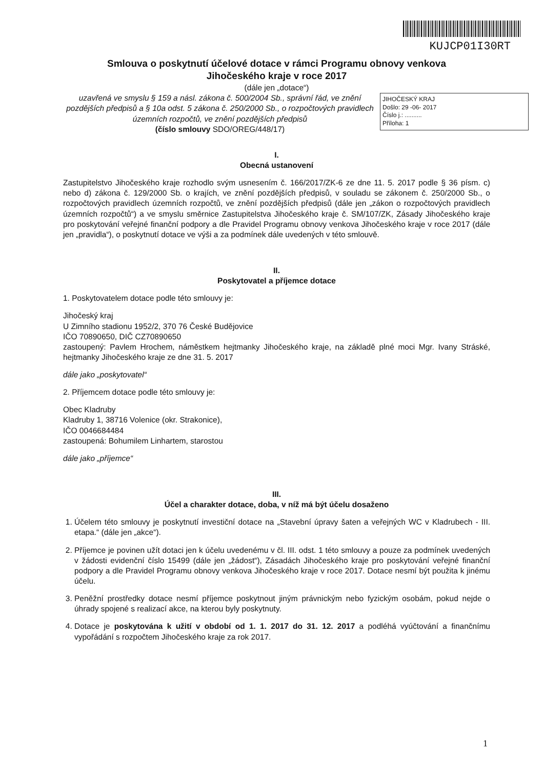KUJCP01I30RT
Smlouva o poskytnutí účelové dotace v rámci Programu obnovy venkova
Jihočeského kraje v roce 2017
(dále jen „dotace“)
JIHOČESKÝ KRAJ
Došlo: 29 -06- 2017
Číslo j.: ..........
Příloha: 1
uzavřená ve smyslu § 159 a násl. zákona č. 500/2004 Sb., správní řád, ve znění pozdějších předpisů a § 10a odst. 5 zákona č. 250/2000 Sb., o rozpočtových pravidlech územních rozpočtů, ve znění pozdějších předpisů
(číslo smlouvy SDO/OREG/448/17)
I.
Obecná ustanovení
Zastupitelstvo Jihočeského kraje rozhodlo svým usnesením č. 166/2017/ZK-6 ze dne 11. 5. 2017 podle § 36 písm. c) nebo d) zákona č. 129/2000 Sb. o krajích, ve znění pozdějších předpisů, v souladu se zákonem č. 250/2000 Sb., o rozpočtových pravidlech územních rozpočtů, ve znění pozdějších předpisů (dále jen „zákon o rozpočtových pravidlech územních rozpočtů“) a ve smyslu směrnice Zastupitelstva Jihočeského kraje č. SM/107/ZK, Zásady Jihočeského kraje pro poskytování veřejné finanční podpory a dle Pravidel Programu obnovy venkova Jihočeského kraje v roce 2017 (dále jen „pravidla“), o poskytnutí dotace ve výši a za podmínek dále uvedených v této smlouvě.
II.
Poskytovatel a příjemce dotace
1. Poskytovatelem dotace podle této smlouvy je:
Jihočeský kraj
U Zimního stadionu 1952/2, 370 76 České Budějovice
IČO 70890650, DIČ CZ70890650
zastoupený: Pavlem Hrochem, náměstkem hejtmanky Jihočeského kraje, na základě plné moci Mgr. Ivany Stráské, hejtmanky Jihočeského kraje ze dne 31. 5. 2017
dále jako „poskytovatel“
2. Příjemcem dotace podle této smlouvy je:
Obec Kladruby
Kladruby 1, 38716 Volenice (okr. Strakonice),
IČO 0046684484
zastoupená: Bohumilem Linhartem, starostou
dále jako „příjemce“
III.
Účel a charakter dotace, doba, v níž má být účelu dosaženo
1. Účelem této smlouvy je poskytnutí investiční dotace na „Stavební úpravy šaten a veřejných WC v Kladrubech - III. etapa.“ (dále jen „akce“).
2. Příjemce je povinen užít dotaci jen k účelu uvedenému v čl. III. odst. 1 této smlouvy a pouze za podmínek uvedených v žádosti evidenční číslo 15499 (dále jen „žádost“), Zásadách Jihočeského kraje pro poskytování veřejné finanční podpory a dle Pravidel Programu obnovy venkova Jihočeského kraje v roce 2017. Dotace nesmí být použita k jinému účelu.
3. Peněžní prostředky dotace nesmí příjemce poskytnout jiným právnickým nebo fyzickým osobám, pokud nejde o úhrady spojené s realizací akce, na kterou byly poskytnuty.
4. Dotace je poskytována k užití v období od 1. 1. 2017 do 31. 12. 2017 a podléhá vyúčtování a finančnímu vypořádání s rozpočtem Jihočeského kraje za rok 2017.
1